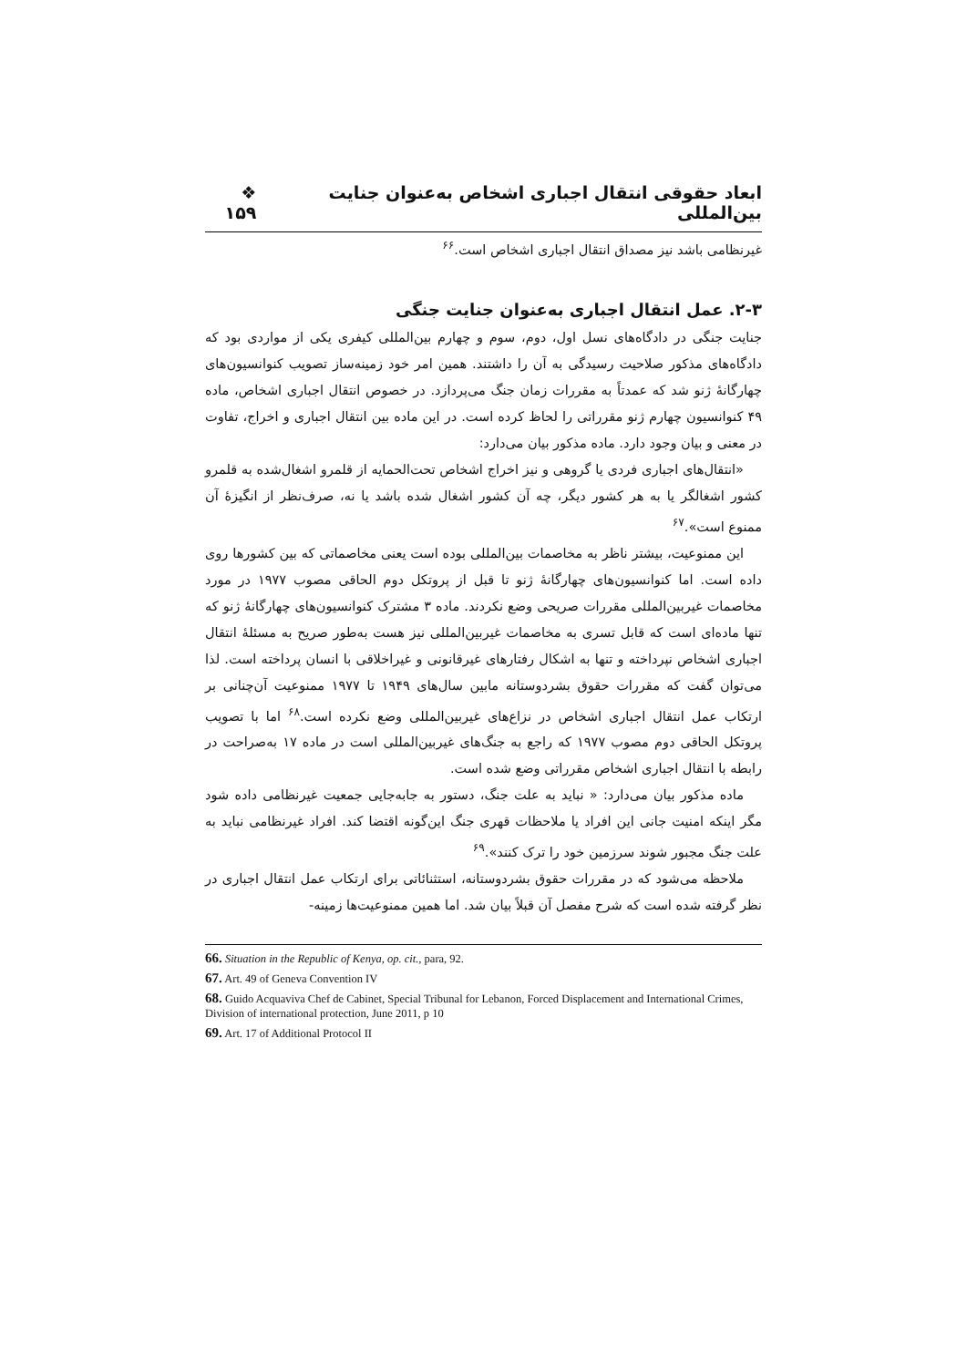ابعاد حقوقی انتقال اجباری اشخاص به‌عنوان جنایت بین‌المللی ❖ ۱۵۹
غیرنظامی باشد نیز مصداق انتقال اجباری اشخاص است.<sup>۶۶</sup>
۲-۳. عمل انتقال اجباری به‌عنوان جنایت جنگی
جنایت جنگی در دادگاه‌های نسل اول، دوم، سوم و چهارم بین‌المللی کیفری یکی از مواردی بود که دادگاه‌های مذکور صلاحیت رسیدگی به آن را داشتند. همین امر خود زمینه‌ساز تصویب کنوانسیون‌های چهارگانهٔ ژنو شد که عمدتاً به مقررات زمان جنگ می‌پردازد. در خصوص انتقال اجباری اشخاص، ماده ۴۹ کنوانسیون چهارم ژنو مقرراتی را لحاظ کرده است. در این ماده بین انتقال اجباری و اخراج، تفاوت در معنی و بیان وجود دارد. ماده مذکور بیان می‌دارد:
«انتقال‌های اجباری فردی یا گروهی و نیز اخراج اشخاص تحت‌الحمایه از قلمرو اشغال‌شده به قلمرو کشور اشغالگر یا به هر کشور دیگر، چه آن کشور اشغال شده باشد یا نه، صرف‌نظر از انگیزهٔ آن ممنوع است».<sup>۶۷</sup>
این ممنوعیت، بیشتر ناظر به مخاصمات بین‌المللی بوده است یعنی مخاصماتی که بین کشورها روی داده است. اما کنوانسیون‌های چهارگانهٔ ژنو تا قبل از پروتکل دوم الحاقی مصوب ۱۹۷۷ در مورد مخاصمات غیربین‌المللی مقررات صریحی وضع نکردند. ماده ۳ مشترک کنوانسیون‌های چهارگانهٔ ژنو که تنها ماده‌ای است که قابل تسری به مخاصمات غیربین‌المللی نیز هست به‌طور صریح به مسئلهٔ انتقال اجباری اشخاص نپرداخته و تنها به اشکال رفتارهای غیرقانونی و غیراخلاقی با انسان پرداخته است. لذا می‌توان گفت که مقررات حقوق بشردوستانه مابین سال‌های ۱۹۴۹ تا ۱۹۷۷ ممنوعیت آن‌چنانی بر ارتکاب عمل انتقال اجباری اشخاص در نزاع‌های غیربین‌المللی وضع نکرده است.<sup>۶۸</sup> اما با تصویب پروتکل الحاقی دوم مصوب ۱۹۷۷ که راجع به جنگ‌های غیربین‌المللی است در ماده ۱۷ به‌صراحت در رابطه با انتقال اجباری اشخاص مقرراتی وضع شده است.
ماده مذکور بیان می‌دارد: « نباید به علت جنگ، دستور به جابه‌جایی جمعیت غیرنظامی داده شود مگر اینکه امنیت جانی این افراد یا ملاحظات قهری جنگ این‌گونه اقتضا کند. افراد غیرنظامی نباید به علت جنگ مجبور شوند سرزمین خود را ترک کنند».<sup>۶۹</sup>
ملاحظه می‌شود که در مقررات حقوق بشردوستانه، استثنائاتی برای ارتکاب عمل انتقال اجباری در نظر گرفته شده است که شرح مفصل آن قبلاً بیان شد. اما همین ممنوعیت‌ها زمینه-
66. Situation in the Republic of Kenya, op. cit., para, 92.
67. Art. 49 of Geneva Convention IV
68. Guido Acquaviva Chef de Cabinet, Special Tribunal for Lebanon, Forced Displacement and International Crimes, Division of international protection, June 2011, p 10
69. Art. 17 of Additional Protocol II